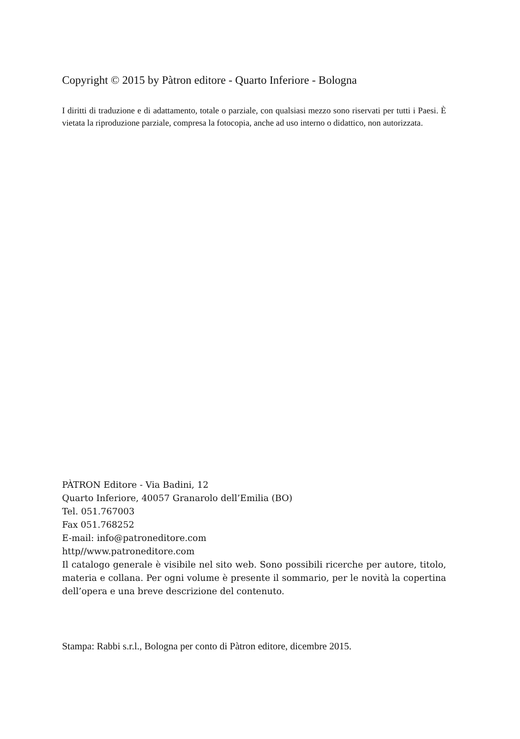Copyright © 2015 by Pàtron editore - Quarto Inferiore - Bologna
I diritti di traduzione e di adattamento, totale o parziale, con qualsiasi mezzo sono riservati per tutti i Paesi. È vietata la riproduzione parziale, compresa la fotocopia, anche ad uso interno o didattico, non autorizzata.
PÀTRON Editore - Via Badini, 12
Quarto Inferiore, 40057 Granarolo dell’Emilia (BO)
Tel. 051.767003
Fax 051.768252
E-mail: info@patroneditore.com
http//www.patroneditore.com
Il catalogo generale è visibile nel sito web. Sono possibili ricerche per autore, titolo, materia e collana. Per ogni volume è presente il sommario, per le novità la copertina dell’opera e una breve descrizione del contenuto.
Stampa: Rabbi s.r.l., Bologna per conto di Pàtron editore, dicembre 2015.